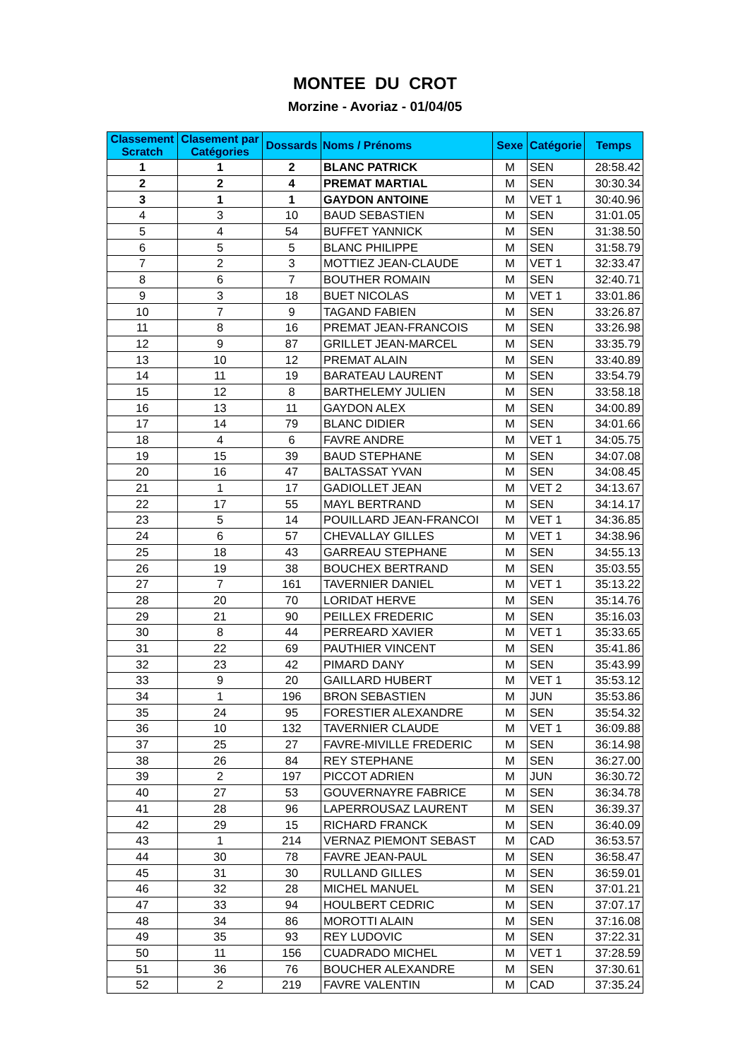MONTEE DU CROT
Morzine - Avoriaz - 01/04/05
| Classement Scratch | Clasement par Catégories | Dossards | Noms / Prénoms | Sexe | Catégorie | Temps |
| --- | --- | --- | --- | --- | --- | --- |
| 1 | 1 | 2 | BLANC PATRICK | M | SEN | 28:58.42 |
| 2 | 2 | 4 | PREMAT MARTIAL | M | SEN | 30:30.34 |
| 3 | 1 | 1 | GAYDON ANTOINE | M | VET 1 | 30:40.96 |
| 4 | 3 | 10 | BAUD SEBASTIEN | M | SEN | 31:01.05 |
| 5 | 4 | 54 | BUFFET YANNICK | M | SEN | 31:38.50 |
| 6 | 5 | 5 | BLANC PHILIPPE | M | SEN | 31:58.79 |
| 7 | 2 | 3 | MOTTIEZ JEAN-CLAUDE | M | VET 1 | 32:33.47 |
| 8 | 6 | 7 | BOUTHER ROMAIN | M | SEN | 32:40.71 |
| 9 | 3 | 18 | BUET NICOLAS | M | VET 1 | 33:01.86 |
| 10 | 7 | 9 | TAGAND FABIEN | M | SEN | 33:26.87 |
| 11 | 8 | 16 | PREMAT JEAN-FRANCOIS | M | SEN | 33:26.98 |
| 12 | 9 | 87 | GRILLET JEAN-MARCEL | M | SEN | 33:35.79 |
| 13 | 10 | 12 | PREMAT ALAIN | M | SEN | 33:40.89 |
| 14 | 11 | 19 | BARATEAU LAURENT | M | SEN | 33:54.79 |
| 15 | 12 | 8 | BARTHELEMY JULIEN | M | SEN | 33:58.18 |
| 16 | 13 | 11 | GAYDON ALEX | M | SEN | 34:00.89 |
| 17 | 14 | 79 | BLANC DIDIER | M | SEN | 34:01.66 |
| 18 | 4 | 6 | FAVRE ANDRE | M | VET 1 | 34:05.75 |
| 19 | 15 | 39 | BAUD STEPHANE | M | SEN | 34:07.08 |
| 20 | 16 | 47 | BALTASSAT YVAN | M | SEN | 34:08.45 |
| 21 | 1 | 17 | GADIOLLET JEAN | M | VET 2 | 34:13.67 |
| 22 | 17 | 55 | MAYL BERTRAND | M | SEN | 34:14.17 |
| 23 | 5 | 14 | POUILLARD JEAN-FRANCOI | M | VET 1 | 34:36.85 |
| 24 | 6 | 57 | CHEVALLAY GILLES | M | VET 1 | 34:38.96 |
| 25 | 18 | 43 | GARREAU STEPHANE | M | SEN | 34:55.13 |
| 26 | 19 | 38 | BOUCHEX BERTRAND | M | SEN | 35:03.55 |
| 27 | 7 | 161 | TAVERNIER DANIEL | M | VET 1 | 35:13.22 |
| 28 | 20 | 70 | LORIDAT HERVE | M | SEN | 35:14.76 |
| 29 | 21 | 90 | PEILLEX FREDERIC | M | SEN | 35:16.03 |
| 30 | 8 | 44 | PERREARD XAVIER | M | VET 1 | 35:33.65 |
| 31 | 22 | 69 | PAUTHIER VINCENT | M | SEN | 35:41.86 |
| 32 | 23 | 42 | PIMARD DANY | M | SEN | 35:43.99 |
| 33 | 9 | 20 | GAILLARD HUBERT | M | VET 1 | 35:53.12 |
| 34 | 1 | 196 | BRON SEBASTIEN | M | JUN | 35:53.86 |
| 35 | 24 | 95 | FORESTIER ALEXANDRE | M | SEN | 35:54.32 |
| 36 | 10 | 132 | TAVERNIER CLAUDE | M | VET 1 | 36:09.88 |
| 37 | 25 | 27 | FAVRE-MIVILLE FREDERIC | M | SEN | 36:14.98 |
| 38 | 26 | 84 | REY STEPHANE | M | SEN | 36:27.00 |
| 39 | 2 | 197 | PICCOT ADRIEN | M | JUN | 36:30.72 |
| 40 | 27 | 53 | GOUVERNAYRE FABRICE | M | SEN | 36:34.78 |
| 41 | 28 | 96 | LAPERROUSAZ LAURENT | M | SEN | 36:39.37 |
| 42 | 29 | 15 | RICHARD FRANCK | M | SEN | 36:40.09 |
| 43 | 1 | 214 | VERNAZ PIEMONT SEBAST | M | CAD | 36:53.57 |
| 44 | 30 | 78 | FAVRE JEAN-PAUL | M | SEN | 36:58.47 |
| 45 | 31 | 30 | RULLAND GILLES | M | SEN | 36:59.01 |
| 46 | 32 | 28 | MICHEL MANUEL | M | SEN | 37:01.21 |
| 47 | 33 | 94 | HOULBERT CEDRIC | M | SEN | 37:07.17 |
| 48 | 34 | 86 | MOROTTI ALAIN | M | SEN | 37:16.08 |
| 49 | 35 | 93 | REY LUDOVIC | M | SEN | 37:22.31 |
| 50 | 11 | 156 | CUADRADO MICHEL | M | VET 1 | 37:28.59 |
| 51 | 36 | 76 | BOUCHER ALEXANDRE | M | SEN | 37:30.61 |
| 52 | 2 | 219 | FAVRE VALENTIN | M | CAD | 37:35.24 |